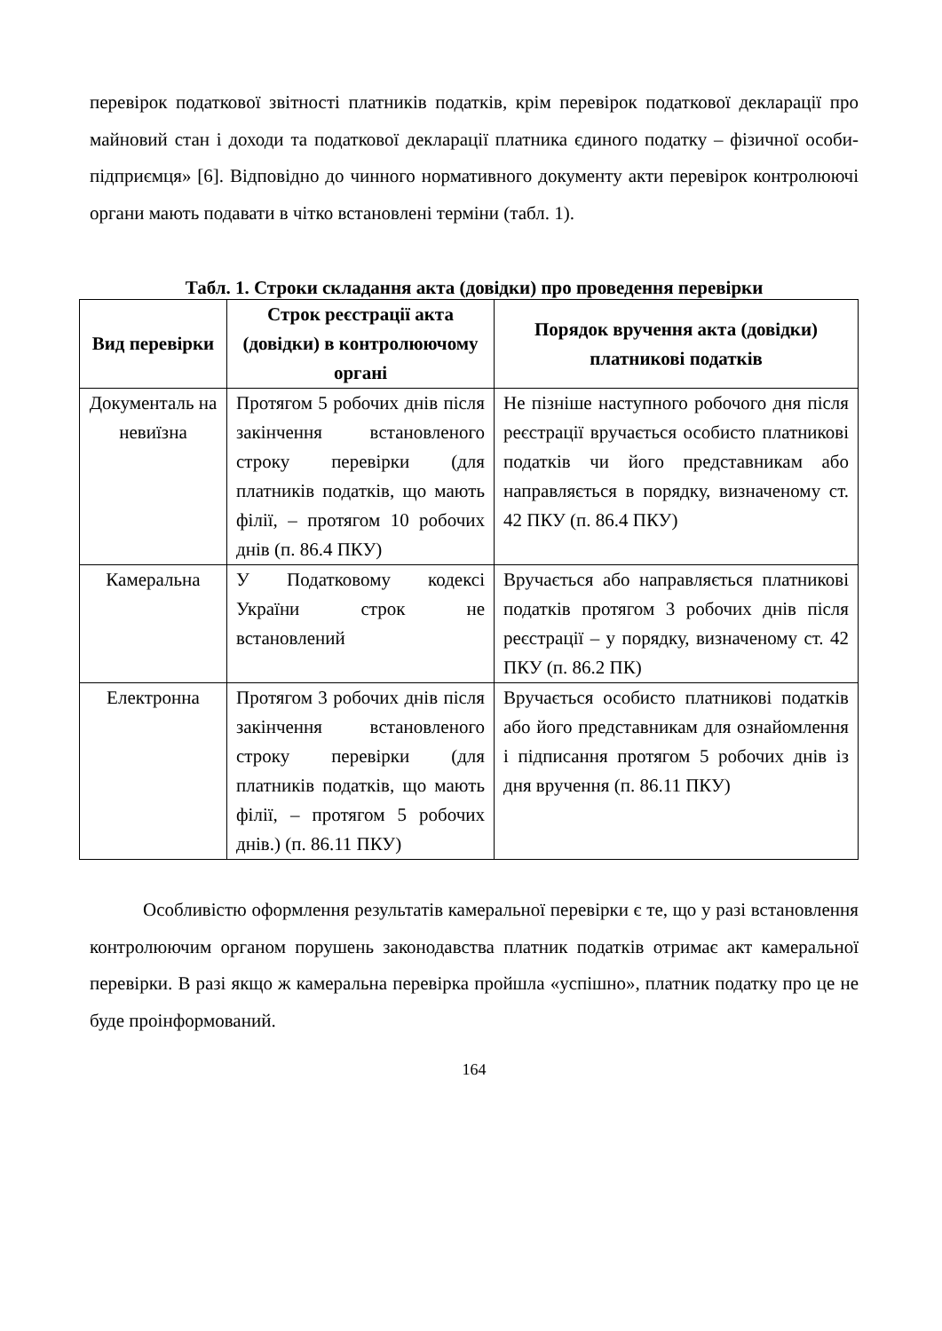перевірок податкової звітності платників податків, крім перевірок податкової декларації про майновий стан і доходи та податкової декларації платника єдиного податку – фізичної особи-підприємця» [6]. Відповідно до чинного нормативного документу акти перевірок контролюючі органи мають подавати в чітко встановлені терміни (табл. 1).
Табл. 1. Строки складання акта (довідки) про проведення перевірки
| Вид перевірки | Строк реєстрації акта (довідки) в контролюючому органі | Порядок вручення акта (довідки) платникові податків |
| --- | --- | --- |
| Документаль на невиїзна | Протягом 5 робочих днів після закінчення встановленого строку перевірки (для платників податків, що мають філії, – протягом 10 робочих днів (п. 86.4 ПКУ) | Не пізніше наступного робочого дня після реєстрації вручається особисто платникові податків чи його представникам або направляється в порядку, визначеному ст. 42 ПКУ (п. 86.4 ПКУ) |
| Камеральна | У Податковому кодексі України строк не встановлений | Вручається або направляється платникові податків протягом 3 робочих днів після реєстрації – у порядку, визначеному ст. 42 ПКУ (п. 86.2 ПК) |
| Електронна | Протягом 3 робочих днів після закінчення встановленого строку перевірки (для платників податків, що мають філії, – протягом 5 робочих днів.) (п. 86.11 ПКУ) | Вручається особисто платникові податків або його представникам для ознайомлення і підписання протягом 5 робочих днів із дня вручення (п. 86.11 ПКУ) |
Особливістю оформлення результатів камеральної перевірки є те, що у разі встановлення контролюючим органом порушень законодавства платник податків отримає акт камеральної перевірки. В разі якщо ж камеральна перевірка пройшла «успішно», платник податку про це не буде проінформований.
164